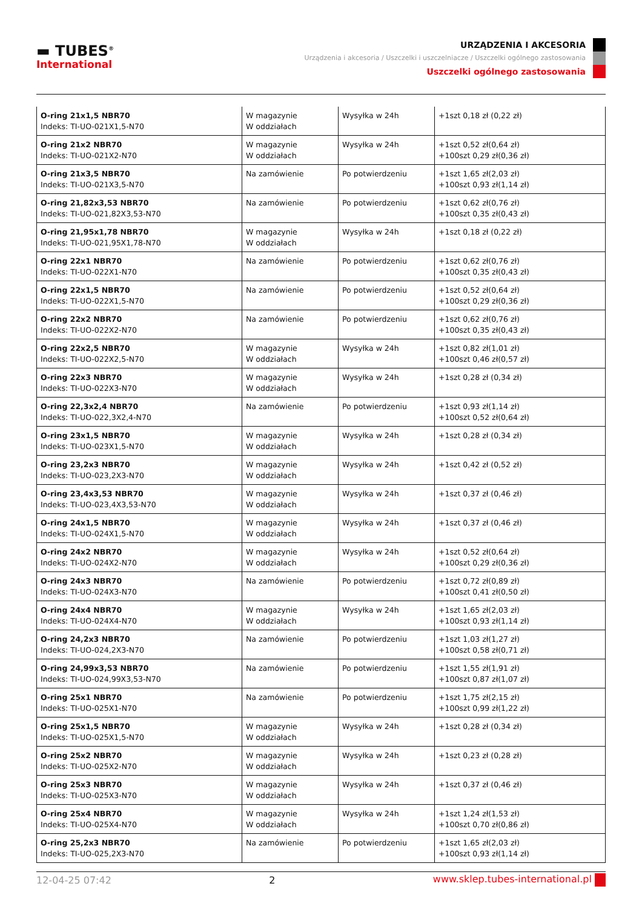▬ TUBES<sup>®</sup>
International
URZĄDZENIA I AKCESORIA
Urządzenia i akcesoria / Uszczelki i uszczelniacze / Uszczelki ogólnego zastosowania
Uszczelki ogólnego zastosowania
| O-ring 21x1,5 NBR70 Indeks: TI-UO-021X1,5-N70 | W magazynie W oddziałach | Wysyłka w 24h | +1szt 0,18 zł (0,22 zł) |
| O-ring 21x2 NBR70 Indeks: TI-UO-021X2-N70 | W magazynie W oddziałach | Wysyłka w 24h | +1szt 0,52 zł(0,64 zł) +100szt 0,29 zł(0,36 zł) |
| O-ring 21x3,5 NBR70 Indeks: TI-UO-021X3,5-N70 | Na zamówienie | Po potwierdzeniu | +1szt 1,65 zł(2,03 zł) +100szt 0,93 zł(1,14 zł) |
| O-ring 21,82x3,53 NBR70 Indeks: TI-UO-021,82X3,53-N70 | Na zamówienie | Po potwierdzeniu | +1szt 0,62 zł(0,76 zł) +100szt 0,35 zł(0,43 zł) |
| O-ring 21,95x1,78 NBR70 Indeks: TI-UO-021,95X1,78-N70 | W magazynie W oddziałach | Wysyłka w 24h | +1szt 0,18 zł (0,22 zł) |
| O-ring 22x1 NBR70 Indeks: TI-UO-022X1-N70 | Na zamówienie | Po potwierdzeniu | +1szt 0,62 zł(0,76 zł) +100szt 0,35 zł(0,43 zł) |
| O-ring 22x1,5 NBR70 Indeks: TI-UO-022X1,5-N70 | Na zamówienie | Po potwierdzeniu | +1szt 0,52 zł(0,64 zł) +100szt 0,29 zł(0,36 zł) |
| O-ring 22x2 NBR70 Indeks: TI-UO-022X2-N70 | Na zamówienie | Po potwierdzeniu | +1szt 0,62 zł(0,76 zł) +100szt 0,35 zł(0,43 zł) |
| O-ring 22x2,5 NBR70 Indeks: TI-UO-022X2,5-N70 | W magazynie W oddziałach | Wysyłka w 24h | +1szt 0,82 zł(1,01 zł) +100szt 0,46 zł(0,57 zł) |
| O-ring 22x3 NBR70 Indeks: TI-UO-022X3-N70 | W magazynie W oddziałach | Wysyłka w 24h | +1szt 0,28 zł (0,34 zł) |
| O-ring 22,3x2,4 NBR70 Indeks: TI-UO-022,3X2,4-N70 | Na zamówienie | Po potwierdzeniu | +1szt 0,93 zł(1,14 zł) +100szt 0,52 zł(0,64 zł) |
| O-ring 23x1,5 NBR70 Indeks: TI-UO-023X1,5-N70 | W magazynie W oddziałach | Wysyłka w 24h | +1szt 0,28 zł (0,34 zł) |
| O-ring 23,2x3 NBR70 Indeks: TI-UO-023,2X3-N70 | W magazynie W oddziałach | Wysyłka w 24h | +1szt 0,42 zł (0,52 zł) |
| O-ring 23,4x3,53 NBR70 Indeks: TI-UO-023,4X3,53-N70 | W magazynie W oddziałach | Wysyłka w 24h | +1szt 0,37 zł (0,46 zł) |
| O-ring 24x1,5 NBR70 Indeks: TI-UO-024X1,5-N70 | W magazynie W oddziałach | Wysyłka w 24h | +1szt 0,37 zł (0,46 zł) |
| O-ring 24x2 NBR70 Indeks: TI-UO-024X2-N70 | W magazynie W oddziałach | Wysyłka w 24h | +1szt 0,52 zł(0,64 zł) +100szt 0,29 zł(0,36 zł) |
| O-ring 24x3 NBR70 Indeks: TI-UO-024X3-N70 | Na zamówienie | Po potwierdzeniu | +1szt 0,72 zł(0,89 zł) +100szt 0,41 zł(0,50 zł) |
| O-ring 24x4 NBR70 Indeks: TI-UO-024X4-N70 | W magazynie W oddziałach | Wysyłka w 24h | +1szt 1,65 zł(2,03 zł) +100szt 0,93 zł(1,14 zł) |
| O-ring 24,2x3 NBR70 Indeks: TI-UO-024,2X3-N70 | Na zamówienie | Po potwierdzeniu | +1szt 1,03 zł(1,27 zł) +100szt 0,58 zł(0,71 zł) |
| O-ring 24,99x3,53 NBR70 Indeks: TI-UO-024,99X3,53-N70 | Na zamówienie | Po potwierdzeniu | +1szt 1,55 zł(1,91 zł) +100szt 0,87 zł(1,07 zł) |
| O-ring 25x1 NBR70 Indeks: TI-UO-025X1-N70 | Na zamówienie | Po potwierdzeniu | +1szt 1,75 zł(2,15 zł) +100szt 0,99 zł(1,22 zł) |
| O-ring 25x1,5 NBR70 Indeks: TI-UO-025X1,5-N70 | W magazynie W oddziałach | Wysyłka w 24h | +1szt 0,28 zł (0,34 zł) |
| O-ring 25x2 NBR70 Indeks: TI-UO-025X2-N70 | W magazynie W oddziałach | Wysyłka w 24h | +1szt 0,23 zł (0,28 zł) |
| O-ring 25x3 NBR70 Indeks: TI-UO-025X3-N70 | W magazynie W oddziałach | Wysyłka w 24h | +1szt 0,37 zł (0,46 zł) |
| O-ring 25x4 NBR70 Indeks: TI-UO-025X4-N70 | W magazynie W oddziałach | Wysyłka w 24h | +1szt 1,24 zł(1,53 zł) +100szt 0,70 zł(0,86 zł) |
| O-ring 25,2x3 NBR70 Indeks: TI-UO-025,2X3-N70 | Na zamówienie | Po potwierdzeniu | +1szt 1,65 zł(2,03 zł) +100szt 0,93 zł(1,14 zł) |
12-04-25 07:42 2 www.sklep.tubes-international.pl